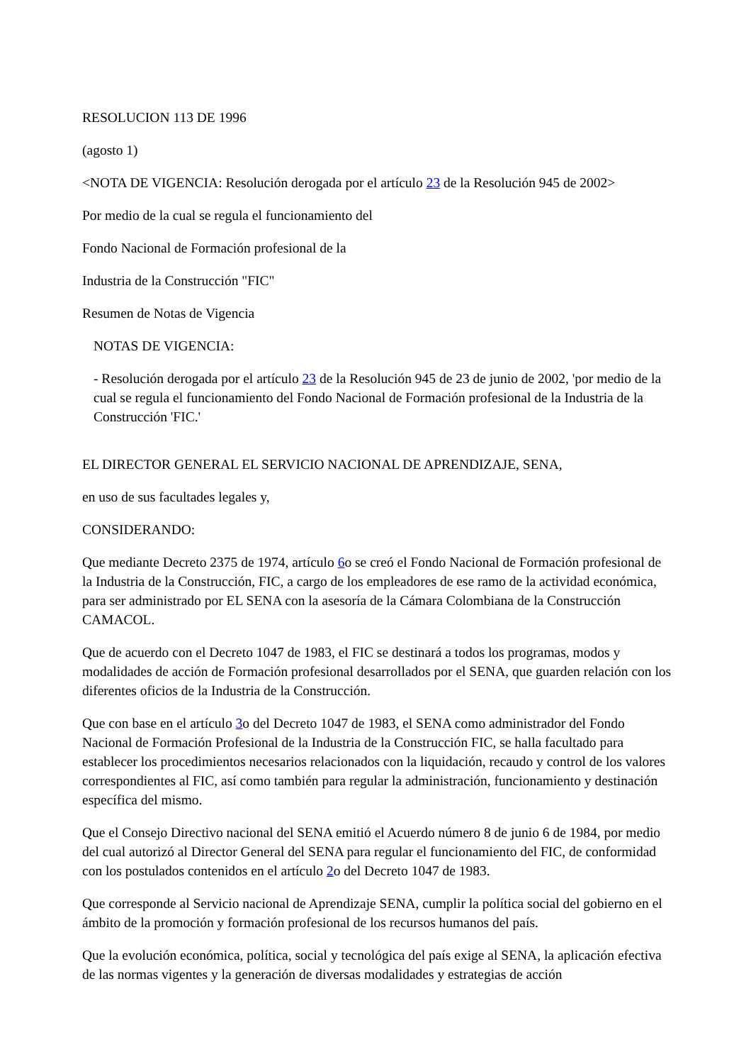RESOLUCION 113 DE 1996
(agosto 1)
<NOTA DE VIGENCIA: Resolución derogada por el artículo 23 de la Resolución 945 de 2002>
Por medio de la cual se regula el funcionamiento del
Fondo Nacional de Formación profesional de la
Industria de la Construcción "FIC"
Resumen de Notas de Vigencia
NOTAS DE VIGENCIA:
- Resolución derogada por el artículo 23 de la Resolución 945 de 23 de junio de 2002, 'por medio de la cual se regula el funcionamiento del Fondo Nacional de Formación profesional de la Industria de la Construcción 'FIC.'
EL DIRECTOR GENERAL EL SERVICIO NACIONAL DE APRENDIZAJE, SENA,
en uso de sus facultades legales y,
CONSIDERANDO:
Que mediante Decreto 2375 de 1974, artículo 6o se creó el Fondo Nacional de Formación profesional de la Industria de la Construcción, FIC, a cargo de los empleadores de ese ramo de la actividad económica, para ser administrado por EL SENA con la asesoría de la Cámara Colombiana de la Construcción CAMACOL.
Que de acuerdo con el Decreto 1047 de 1983, el FIC se destinará a todos los programas, modos y modalidades de acción de Formación profesional desarrollados por el SENA, que guarden relación con los diferentes oficios de la Industria de la Construcción.
Que con base en el artículo 3o del Decreto 1047 de 1983, el SENA como administrador del Fondo Nacional de Formación Profesional de la Industria de la Construcción FIC, se halla facultado para establecer los procedimientos necesarios relacionados con la liquidación, recaudo y control de los valores correspondientes al FIC, así como también para regular la administración, funcionamiento y destinación específica del mismo.
Que el Consejo Directivo nacional del SENA emitió el Acuerdo número 8 de junio 6 de 1984, por medio del cual autorizó al Director General del SENA para regular el funcionamiento del FIC, de conformidad con los postulados contenidos en el artículo 2o del Decreto 1047 de 1983.
Que corresponde al Servicio nacional de Aprendizaje SENA, cumplir la política social del gobierno en el ámbito de la promoción y formación profesional de los recursos humanos del país.
Que la evolución económica, política, social y tecnológica del país exige al SENA, la aplicación efectiva de las normas vigentes y la generación de diversas modalidades y estrategias de acción